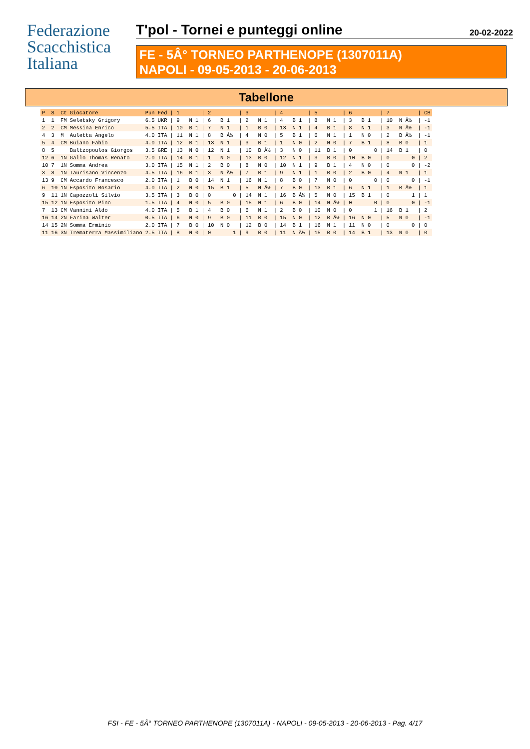Federazione
Scacchistica
Italiana
T'pol - Tornei e punteggi online 20-02-2022
FE - 5Â° TORNEO PARTHENOPE (1307011A)
NAPOLI - 09-05-2013 - 20-06-2013
Tabellone
| P | S | Ct | Giocatore | Pun | Fed | / 1 | / 2 | / 3 | / 4 | / 5 | / 6 | / 7 | / CB |
| --- | --- | --- | --- | --- | --- | --- | --- | --- | --- | --- | --- | --- | --- |
| 1 | 1 | FM | Seletsky Grigory | 6.5 | UKR | / 9 N 1 | / 6 B 1 | / 2 N 1 | / 4 B 1 | / 8 N 1 | / 3 B 1 | / 10 N Â½ | / -1 |
| 2 | 2 | CM | Messina Enrico | 5.5 | ITA | / 10 B 1 | / 7 N 1 | / 1 B 0 | / 13 N 1 | / 4 B 1 | / 8 N 1 | / 3 N Â½ | / -1 |
| 4 | 3 | M | Auletta Angelo | 4.0 | ITA | / 11 N 1 | / 8 B Â½ | / 4 N 0 | / 5 B 1 | / 6 N 1 | / 1 N 0 | / 2 B Â½ | / -1 |
| 5 | 4 | CM | Buiano Fabio | 4.0 | ITA | / 12 B 1 | / 13 N 1 | / 3 B 1 | / 1 N 0 | / 2 N 0 | / 7 B 1 | / 8 B 0 | / 1 |
| 8 | 5 | | Baltzopoulos Giorgos | 3.5 | GRE | / 13 N 0 | / 12 N 1 | / 10 B Â½ | / 3 N 0 | / 11 B 1 | / 0 0 | / 14 B 1 | / 0 |
| 12 | 6 | 1N | Gallo Thomas Renato | 2.0 | ITA | / 14 B 1 | / 1 N 0 | / 13 B 0 | / 12 N 1 | / 3 B 0 | / 10 B 0 | / 0 0 | / 2 |
| 10 | 7 | 1N | Somma Andrea | 3.0 | ITA | / 15 N 1 | / 2 B 0 | / 8 N 0 | / 10 N 1 | / 9 B 1 | / 4 N 0 | / 0 0 | / -2 |
| 3 | 8 | 1N | Taurisano Vincenzo | 4.5 | ITA | / 16 B 1 | / 3 N Â½ | / 7 B 1 | / 9 N 1 | / 1 B 0 | / 2 B 0 | / 4 N 1 | / 1 |
| 13 | 9 | CM | Accardo Francesco | 2.0 | ITA | / 1 B 0 | / 14 N 1 | / 16 N 1 | / 8 B 0 | / 7 N 0 | / 0 0 | / 0 0 | / -1 |
| 6 | 10 | 1N | Esposito Rosario | 4.0 | ITA | / 2 N 0 | / 15 B 1 | / 5 N Â½ | / 7 B 0 | / 13 B 1 | / 6 N 1 | / 1 B Â½ | / 1 |
| 9 | 11 | 1N | Capozzoli Silvio | 3.5 | ITA | / 3 B 0 | / 0 0 | / 14 N 1 | / 16 B Â½ | / 5 N 0 | / 15 B 1 | / 0 1 | / 1 |
| 15 | 12 | 1N | Esposito Pino | 1.5 | ITA | / 4 N 0 | / 5 B 0 | / 15 N 1 | / 6 B 0 | / 14 N Â½ | / 0 0 | / 0 0 | / -1 |
| 7 | 13 | CM | Vannini Aldo | 4.0 | ITA | / 5 B 1 | / 4 B 0 | / 6 N 1 | / 2 B 0 | / 10 N 0 | / 0 1 | / 16 B 1 | / 2 |
| 16 | 14 | 2N | Farina Walter | 0.5 | ITA | / 6 N 0 | / 9 B 0 | / 11 B 0 | / 15 N 0 | / 12 B Â½ | / 16 N 0 | / 5 N 0 | / -1 |
| 14 | 15 | 2N | Somma Erminio | 2.0 | ITA | / 7 B 0 | / 10 N 0 | / 12 B 0 | / 14 B 1 | / 16 N 1 | / 11 N 0 | / 0 0 | / 0 |
| 11 | 16 | 3N | Trematerra Massimiliano | 2.5 | ITA | / 8 N 0 | / 0 1 | / 9 B 0 | / 11 N Â½ | / 15 B 0 | / 14 B 1 | / 13 N 0 | / 0 |
FSI - FE - 5Â° TORNEO PARTHENOPE (1307011A) - NAPOLI - 09-05-2013 - 20-06-2013 - Pag. 4/17